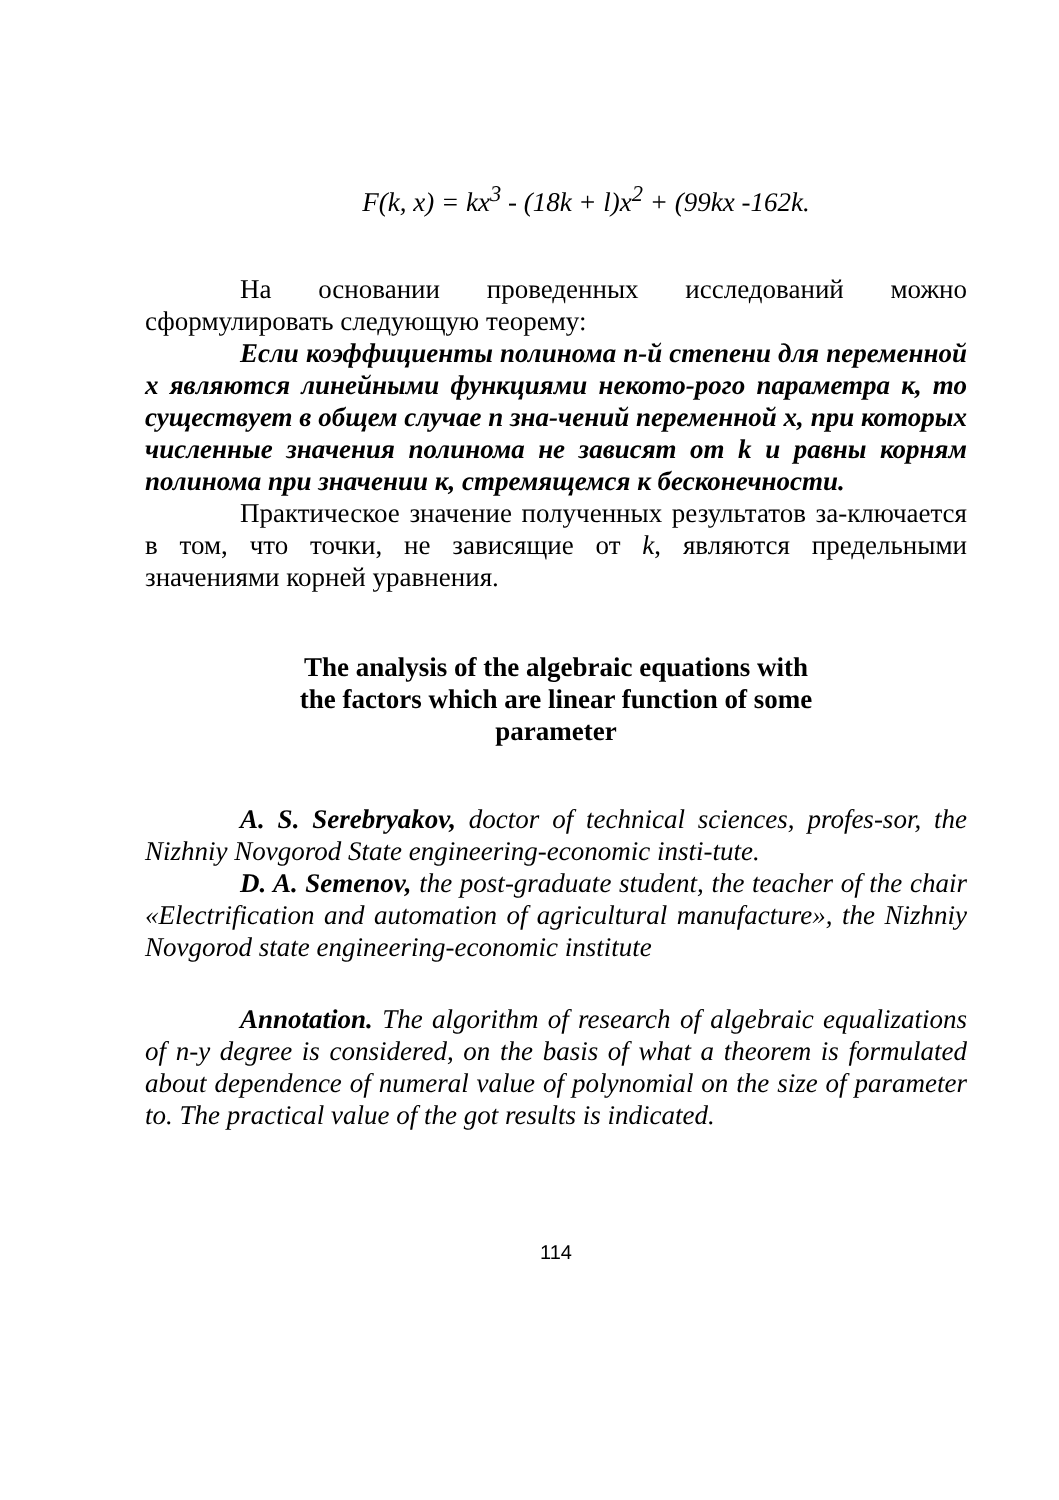F(k, x) = kx<sup>3</sup> - (18k + l)x<sup>2</sup> + (99kx -162k.
На основании проведенных исследований можно сформулировать следующую теорему:
Если коэффициенты полинома n-й степени для переменной x являются линейными функциями некото-рого параметра к, то существует в общем случае n зна-чений переменной x, при которых численные значения полинома не зависят от k и равны корням полинома при значении к, стремящемся к бесконечности.
Практическое значение полученных результатов за-ключается в том, что точки, не зависящие от k, являются предельными значениями корней уравнения.
The analysis of the algebraic equations with
the factors which are linear function of some
parameter
A. S. Serebryakov, doctor of technical sciences, profes-sor, the Nizhniy Novgorod State engineering-economic insti-tute.
D. A. Semenov, the post-graduate student, the teacher of the chair «Electrification and automation of agricultural manufacture», the Nizhniy Novgorod state engineering-economic institute
Annotation. The algorithm of research of algebraic equalizations of n-y degree is considered, on the basis of what a theorem is formulated about dependence of numeral value of polynomial on the size of parameter to. The practical value of the got results is indicated.
114